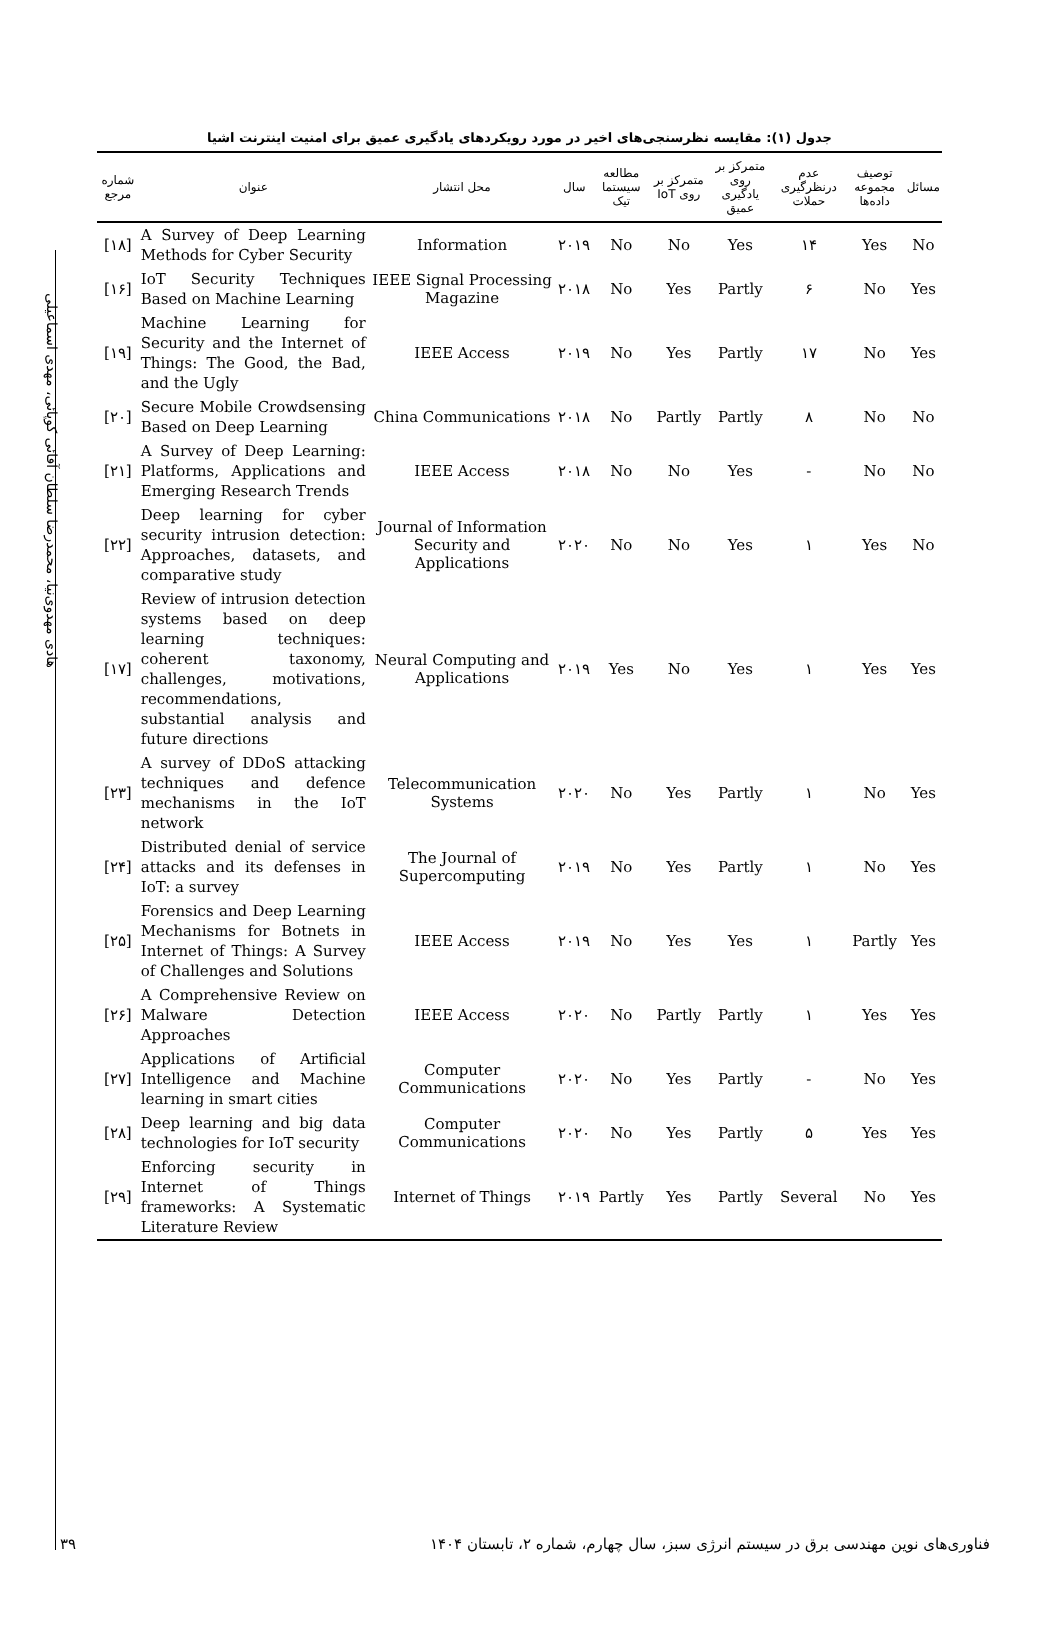هادی مهدوی‌نیا، محمدرضا سلطان آقائی کوپائی، مهدی اسماعیلی
جدول (۱): مقایسه نظرسنجی‌های اخیر در مورد رویکردهای یادگیری عمیق برای امنیت اینترنت اشیا
| شماره مرجع | عنوان | محل انتشار | سال | مطالعه سیستما تیک | متمرکز بر روی IoT | متمرکز بر روی یادگیری عمیق | عدم درنظرگیری حملات | توصیف مجموعه داده‌ها | مسائل |
| --- | --- | --- | --- | --- | --- | --- | --- | --- | --- |
| [۱۸] | A Survey of Deep Learning Methods for Cyber Security | Information | ۲۰۱۹ | No | No | Yes | ۱۴ | Yes | No |
| [۱۶] | IoT Security Techniques Based on Machine Learning | IEEE Signal Processing Magazine | ۲۰۱۸ | No | Yes | Partly | ۶ | No | Yes |
| [۱۹] | Machine Learning for Security and the Internet of Things: The Good, the Bad, and the Ugly | IEEE Access | ۲۰۱۹ | No | Yes | Partly | ۱۷ | No | Yes |
| [۲۰] | Secure Mobile Crowdsensing Based on Deep Learning | China Communications | ۲۰۱۸ | No | Partly | Partly | ۸ | No | No |
| [۲۱] | A Survey of Deep Learning: Platforms, Applications and Emerging Research Trends | IEEE Access | ۲۰۱۸ | No | No | Yes | - | No | No |
| [۲۲] | Deep learning for cyber security intrusion detection: Approaches, datasets, and comparative study | Journal of Information Security and Applications | ۲۰۲۰ | No | No | Yes | ۱ | Yes | No |
| [۱۷] | Review of intrusion detection systems based on deep learning techniques: coherent taxonomy, challenges, motivations, recommendations, substantial analysis and future directions | Neural Computing and Applications | ۲۰۱۹ | Yes | No | Yes | ۱ | Yes | Yes |
| [۲۳] | A survey of DDoS attacking techniques and defence mechanisms in the IoT network | Telecommunication Systems | ۲۰۲۰ | No | Yes | Partly | ۱ | No | Yes |
| [۲۴] | Distributed denial of service attacks and its defenses in IoT: a survey | The Journal of Supercomputing | ۲۰۱۹ | No | Yes | Partly | ۱ | No | Yes |
| [۲۵] | Forensics and Deep Learning Mechanisms for Botnets in Internet of Things: A Survey of Challenges and Solutions | IEEE Access | ۲۰۱۹ | No | Yes | Yes | ۱ | Partly | Yes |
| [۲۶] | A Comprehensive Review on Malware Detection Approaches | IEEE Access | ۲۰۲۰ | No | Partly | Partly | ۱ | Yes | Yes |
| [۲۷] | Applications of Artificial Intelligence and Machine learning in smart cities | Computer Communications | ۲۰۲۰ | No | Yes | Partly | - | No | Yes |
| [۲۸] | Deep learning and big data technologies for IoT security | Computer Communications | ۲۰۲۰ | No | Yes | Partly | ۵ | Yes | Yes |
| [۲۹] | Enforcing security in Internet of Things frameworks: A Systematic Literature Review | Internet of Things | ۲۰۱۹ | Partly | Yes | Partly | Several | No | Yes |
۳۹ فناوری‌های نوین مهندسی برق در سیستم انرژی سبز، سال چهارم، شماره ۲، تابستان ۱۴۰۴